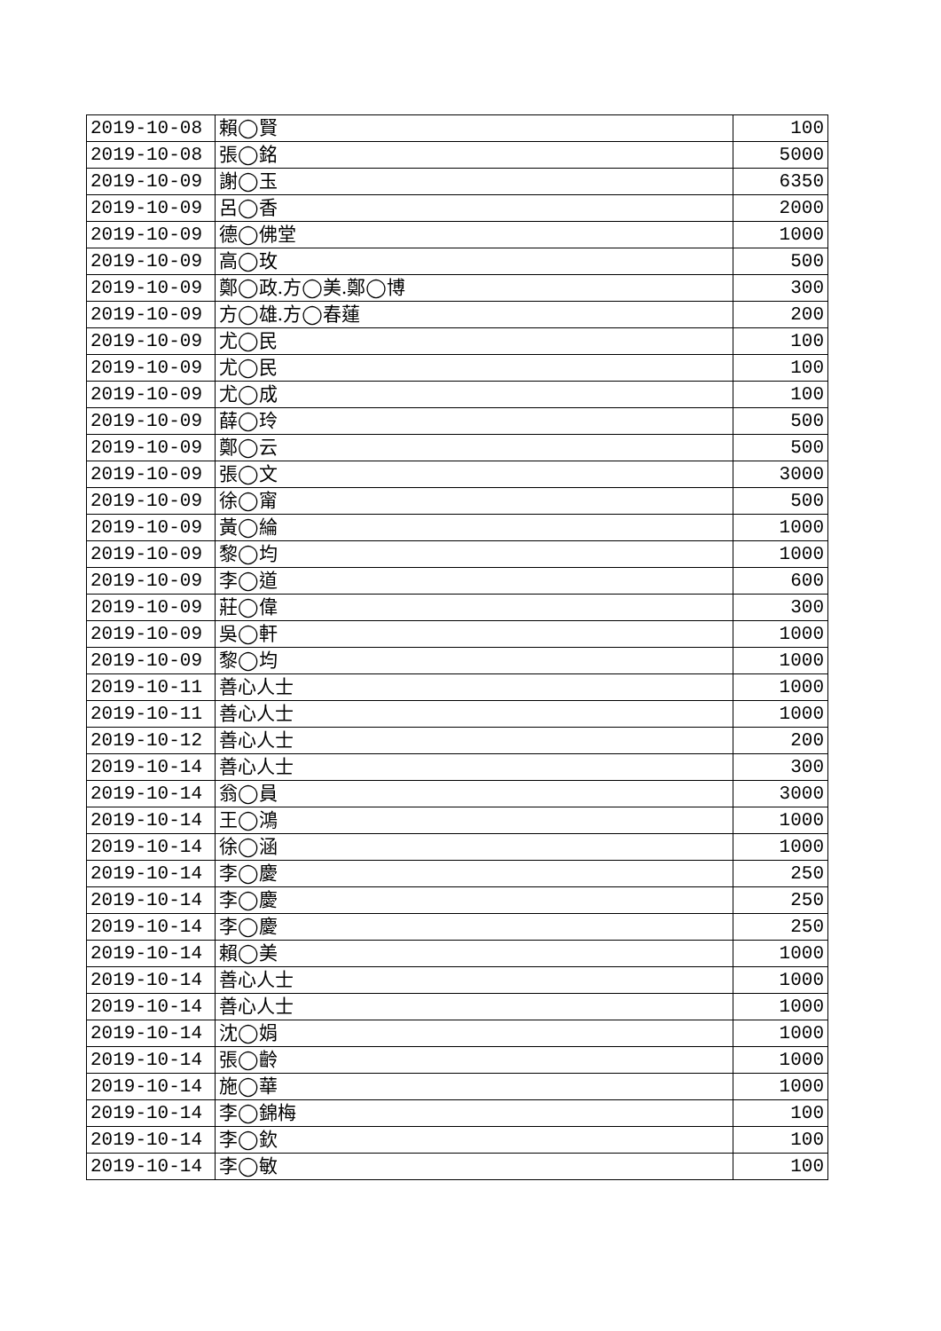| 2019-10-08 | 賴◯賢 | 100 |
| 2019-10-08 | 張◯銘 | 5000 |
| 2019-10-09 | 謝◯玉 | 6350 |
| 2019-10-09 | 呂◯香 | 2000 |
| 2019-10-09 | 德◯佛堂 | 1000 |
| 2019-10-09 | 高◯玫 | 500 |
| 2019-10-09 | 鄭◯政.方◯美.鄭◯博 | 300 |
| 2019-10-09 | 方◯雄.方◯春蓮 | 200 |
| 2019-10-09 | 尤◯民 | 100 |
| 2019-10-09 | 尤◯民 | 100 |
| 2019-10-09 | 尤◯成 | 100 |
| 2019-10-09 | 薛◯玲 | 500 |
| 2019-10-09 | 鄭◯云 | 500 |
| 2019-10-09 | 張◯文 | 3000 |
| 2019-10-09 | 徐◯甯 | 500 |
| 2019-10-09 | 黃◯綸 | 1000 |
| 2019-10-09 | 黎◯均 | 1000 |
| 2019-10-09 | 李◯道 | 600 |
| 2019-10-09 | 莊◯偉 | 300 |
| 2019-10-09 | 吳◯軒 | 1000 |
| 2019-10-09 | 黎◯均 | 1000 |
| 2019-10-11 | 善心人士 | 1000 |
| 2019-10-11 | 善心人士 | 1000 |
| 2019-10-12 | 善心人士 | 200 |
| 2019-10-14 | 善心人士 | 300 |
| 2019-10-14 | 翁◯員 | 3000 |
| 2019-10-14 | 王◯鴻 | 1000 |
| 2019-10-14 | 徐◯涵 | 1000 |
| 2019-10-14 | 李◯慶 | 250 |
| 2019-10-14 | 李◯慶 | 250 |
| 2019-10-14 | 李◯慶 | 250 |
| 2019-10-14 | 賴◯美 | 1000 |
| 2019-10-14 | 善心人士 | 1000 |
| 2019-10-14 | 善心人士 | 1000 |
| 2019-10-14 | 沈◯娟 | 1000 |
| 2019-10-14 | 張◯齡 | 1000 |
| 2019-10-14 | 施◯華 | 1000 |
| 2019-10-14 | 李◯錦梅 | 100 |
| 2019-10-14 | 李◯欽 | 100 |
| 2019-10-14 | 李◯敏 | 100 |